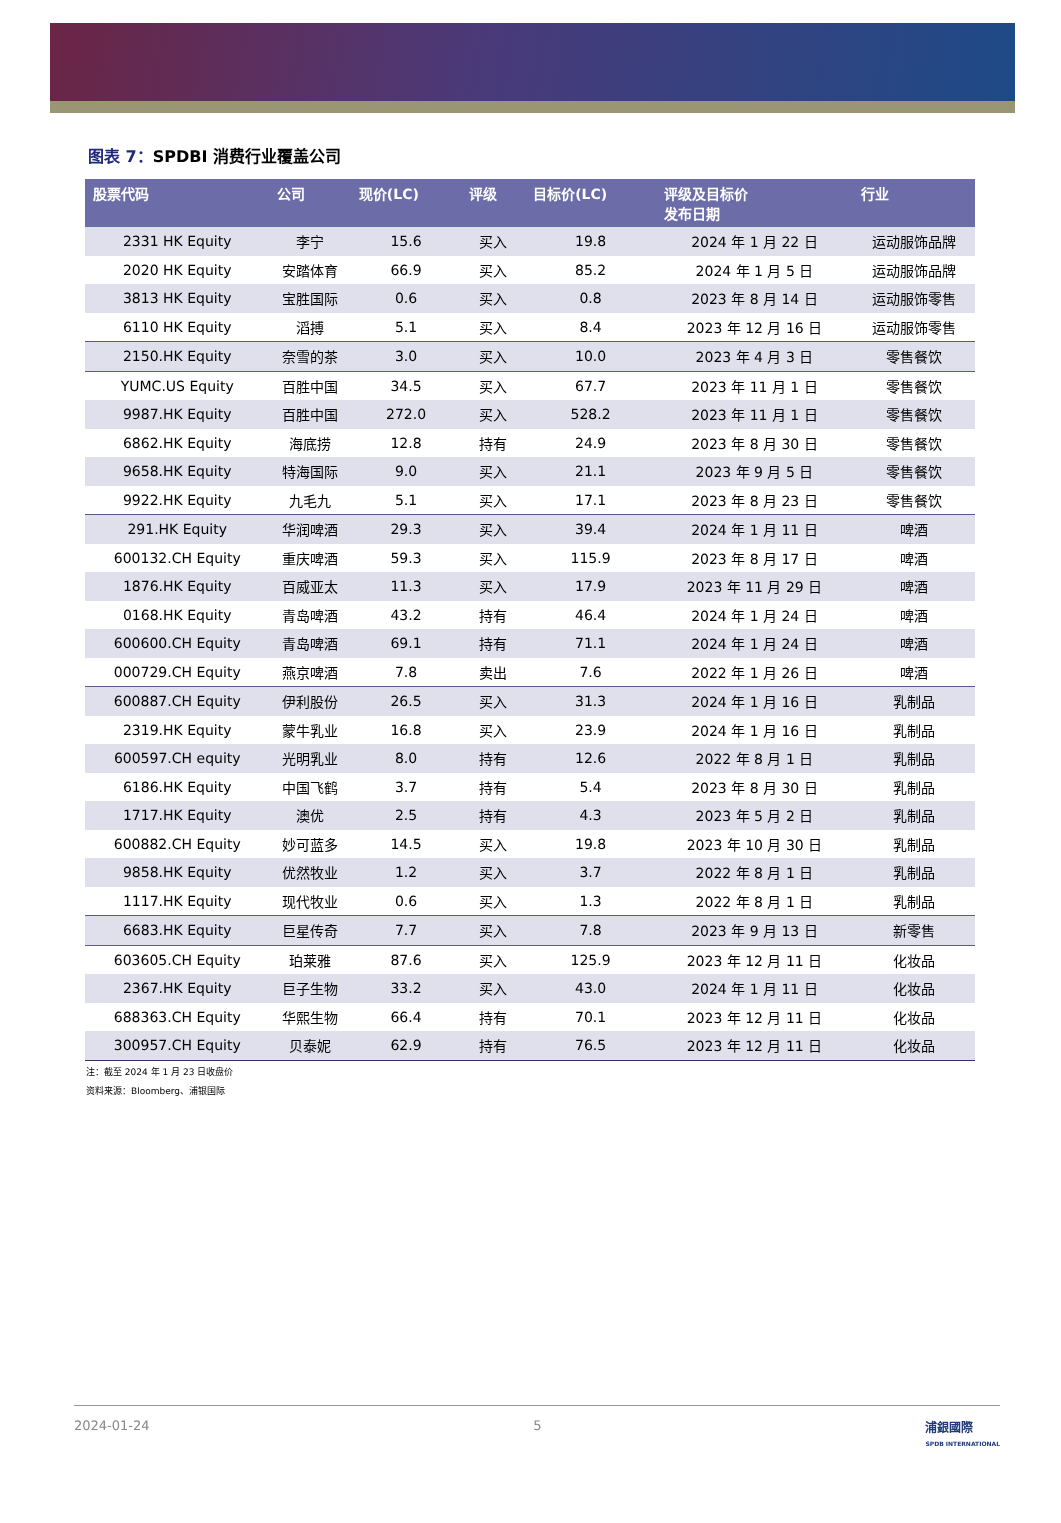图表 7：SPDBI 消费行业覆盖公司
| 股票代码 | 公司 | 现价(LC) | 评级 | 目标价(LC) | 评级及目标价 发布日期 | 行业 |
| --- | --- | --- | --- | --- | --- | --- |
| 2331 HK Equity | 李宁 | 15.6 | 买入 | 19.8 | 2024 年 1 月 22 日 | 运动服饰品牌 |
| 2020 HK Equity | 安踏体育 | 66.9 | 买入 | 85.2 | 2024 年 1 月 5 日 | 运动服饰品牌 |
| 3813 HK Equity | 宝胜国际 | 0.6 | 买入 | 0.8 | 2023 年 8 月 14 日 | 运动服饰零售 |
| 6110 HK Equity | 滔搏 | 5.1 | 买入 | 8.4 | 2023 年 12 月 16 日 | 运动服饰零售 |
| 2150.HK Equity | 奈雪的茶 | 3.0 | 买入 | 10.0 | 2023 年 4 月 3 日 | 零售餐饮 |
| YUMC.US Equity | 百胜中国 | 34.5 | 买入 | 67.7 | 2023 年 11 月 1 日 | 零售餐饮 |
| 9987.HK Equity | 百胜中国 | 272.0 | 买入 | 528.2 | 2023 年 11 月 1 日 | 零售餐饮 |
| 6862.HK Equity | 海底捞 | 12.8 | 持有 | 24.9 | 2023 年 8 月 30 日 | 零售餐饮 |
| 9658.HK Equity | 特海国际 | 9.0 | 买入 | 21.1 | 2023 年 9 月 5 日 | 零售餐饮 |
| 9922.HK Equity | 九毛九 | 5.1 | 买入 | 17.1 | 2023 年 8 月 23 日 | 零售餐饮 |
| 291.HK Equity | 华润啤酒 | 29.3 | 买入 | 39.4 | 2024 年 1 月 11 日 | 啤酒 |
| 600132.CH Equity | 重庆啤酒 | 59.3 | 买入 | 115.9 | 2023 年 8 月 17 日 | 啤酒 |
| 1876.HK Equity | 百威亚太 | 11.3 | 买入 | 17.9 | 2023 年 11 月 29 日 | 啤酒 |
| 0168.HK Equity | 青岛啤酒 | 43.2 | 持有 | 46.4 | 2024 年 1 月 24 日 | 啤酒 |
| 600600.CH Equity | 青岛啤酒 | 69.1 | 持有 | 71.1 | 2024 年 1 月 24 日 | 啤酒 |
| 000729.CH Equity | 燕京啤酒 | 7.8 | 卖出 | 7.6 | 2022 年 1 月 26 日 | 啤酒 |
| 600887.CH Equity | 伊利股份 | 26.5 | 买入 | 31.3 | 2024 年 1 月 16 日 | 乳制品 |
| 2319.HK Equity | 蒙牛乳业 | 16.8 | 买入 | 23.9 | 2024 年 1 月 16 日 | 乳制品 |
| 600597.CH equity | 光明乳业 | 8.0 | 持有 | 12.6 | 2022 年 8 月 1 日 | 乳制品 |
| 6186.HK Equity | 中国飞鹤 | 3.7 | 持有 | 5.4 | 2023 年 8 月 30 日 | 乳制品 |
| 1717.HK Equity | 澳优 | 2.5 | 持有 | 4.3 | 2023 年 5 月 2 日 | 乳制品 |
| 600882.CH Equity | 妙可蓝多 | 14.5 | 买入 | 19.8 | 2023 年 10 月 30 日 | 乳制品 |
| 9858.HK Equity | 优然牧业 | 1.2 | 买入 | 3.7 | 2022 年 8 月 1 日 | 乳制品 |
| 1117.HK Equity | 现代牧业 | 0.6 | 买入 | 1.3 | 2022 年 8 月 1 日 | 乳制品 |
| 6683.HK Equity | 巨星传奇 | 7.7 | 买入 | 7.8 | 2023 年 9 月 13 日 | 新零售 |
| 603605.CH Equity | 珀莱雅 | 87.6 | 买入 | 125.9 | 2023 年 12 月 11 日 | 化妆品 |
| 2367.HK Equity | 巨子生物 | 33.2 | 买入 | 43.0 | 2024 年 1 月 11 日 | 化妆品 |
| 688363.CH Equity | 华熙生物 | 66.4 | 持有 | 70.1 | 2023 年 12 月 11 日 | 化妆品 |
| 300957.CH Equity | 贝泰妮 | 62.9 | 持有 | 76.5 | 2023 年 12 月 11 日 | 化妆品 |
注：截至 2024 年 1 月 23 日收盘价
资料来源：Bloomberg、浦银国际
2024-01-24 5 浦銀國際
SPDB INTERNATIONAL